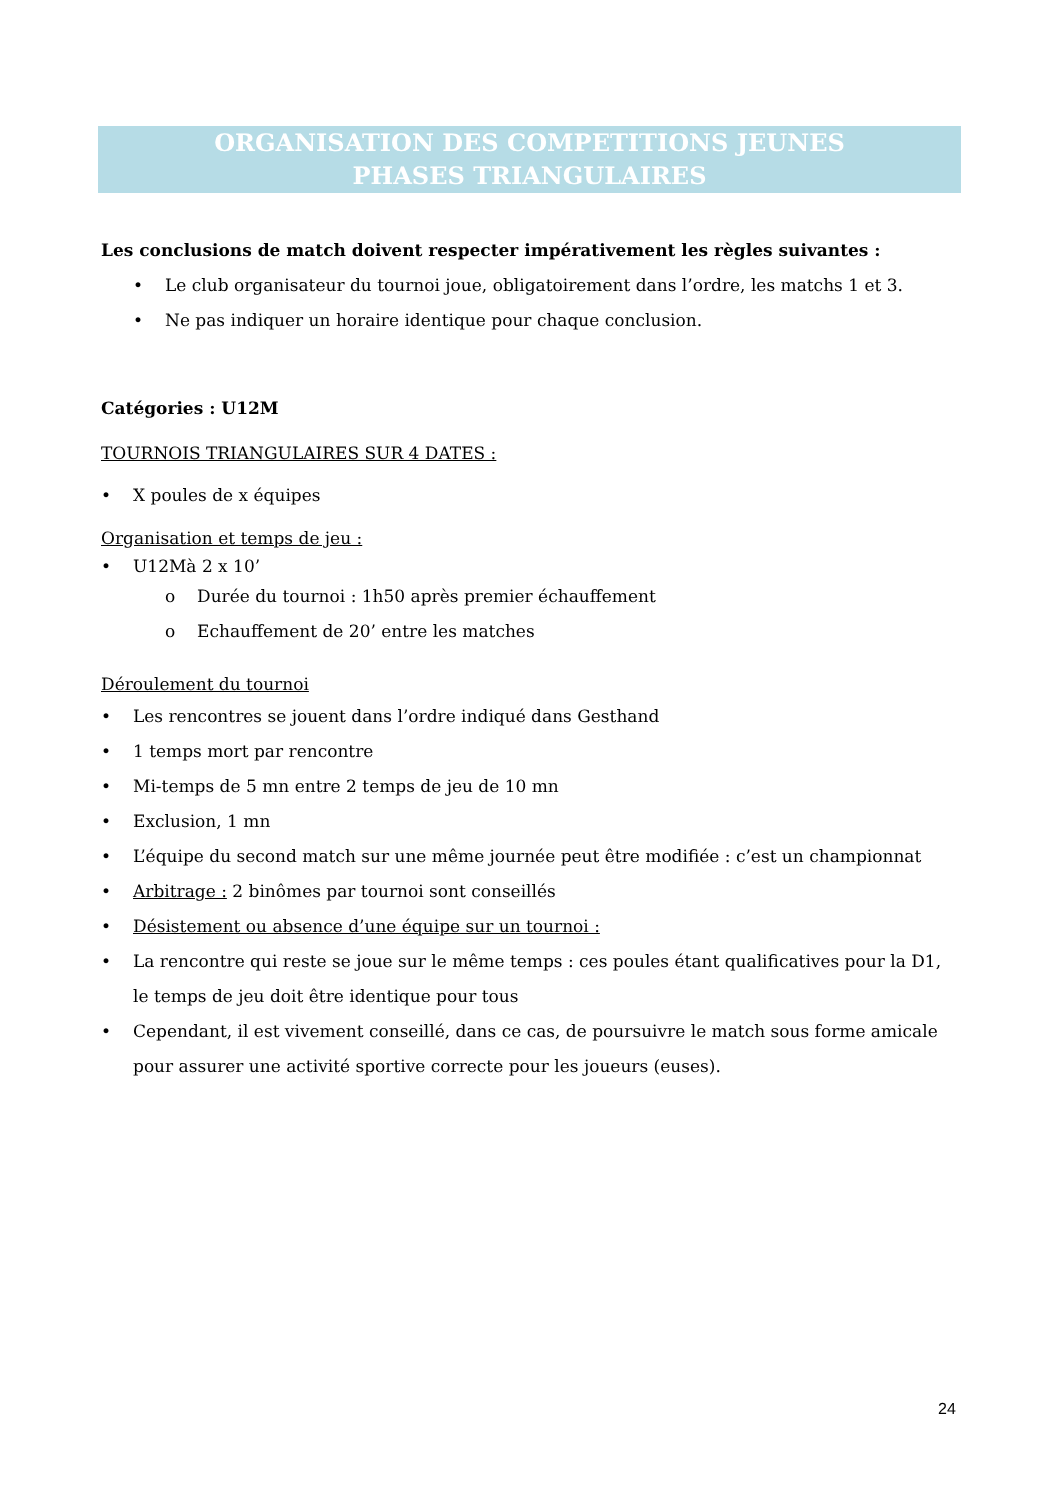ORGANISATION DES COMPETITIONS JEUNES
PHASES TRIANGULAIRES
Les conclusions de match doivent respecter impérativement les règles suivantes :
Le club organisateur du tournoi joue, obligatoirement dans l’ordre, les matchs 1 et 3.
Ne pas indiquer un horaire identique pour chaque conclusion.
Catégories : U12M
TOURNOIS TRIANGULAIRES SUR 4 DATES :
X poules de x équipes
Organisation et temps de jeu :
U12Mà 2 x 10’
Durée du tournoi : 1h50 après premier échauffement
Echauffement de 20’ entre les matches
Déroulement du tournoi
Les rencontres se jouent dans l’ordre indiqué dans Gesthand
1 temps mort par rencontre
Mi-temps de 5 mn entre 2 temps de jeu de 10 mn
Exclusion, 1 mn
L’équipe du second match sur une même journée peut être modifiée : c’est un championnat
Arbitrage : 2 binômes par tournoi sont conseillés
Désistement ou absence d’une équipe sur un tournoi :
La rencontre qui reste se joue sur le même temps : ces poules étant qualificatives pour la D1, le temps de jeu doit être identique pour tous
Cependant, il est vivement conseillé, dans ce cas, de poursuivre le match sous forme amicale pour assurer une activité sportive correcte pour les joueurs (euses).
24